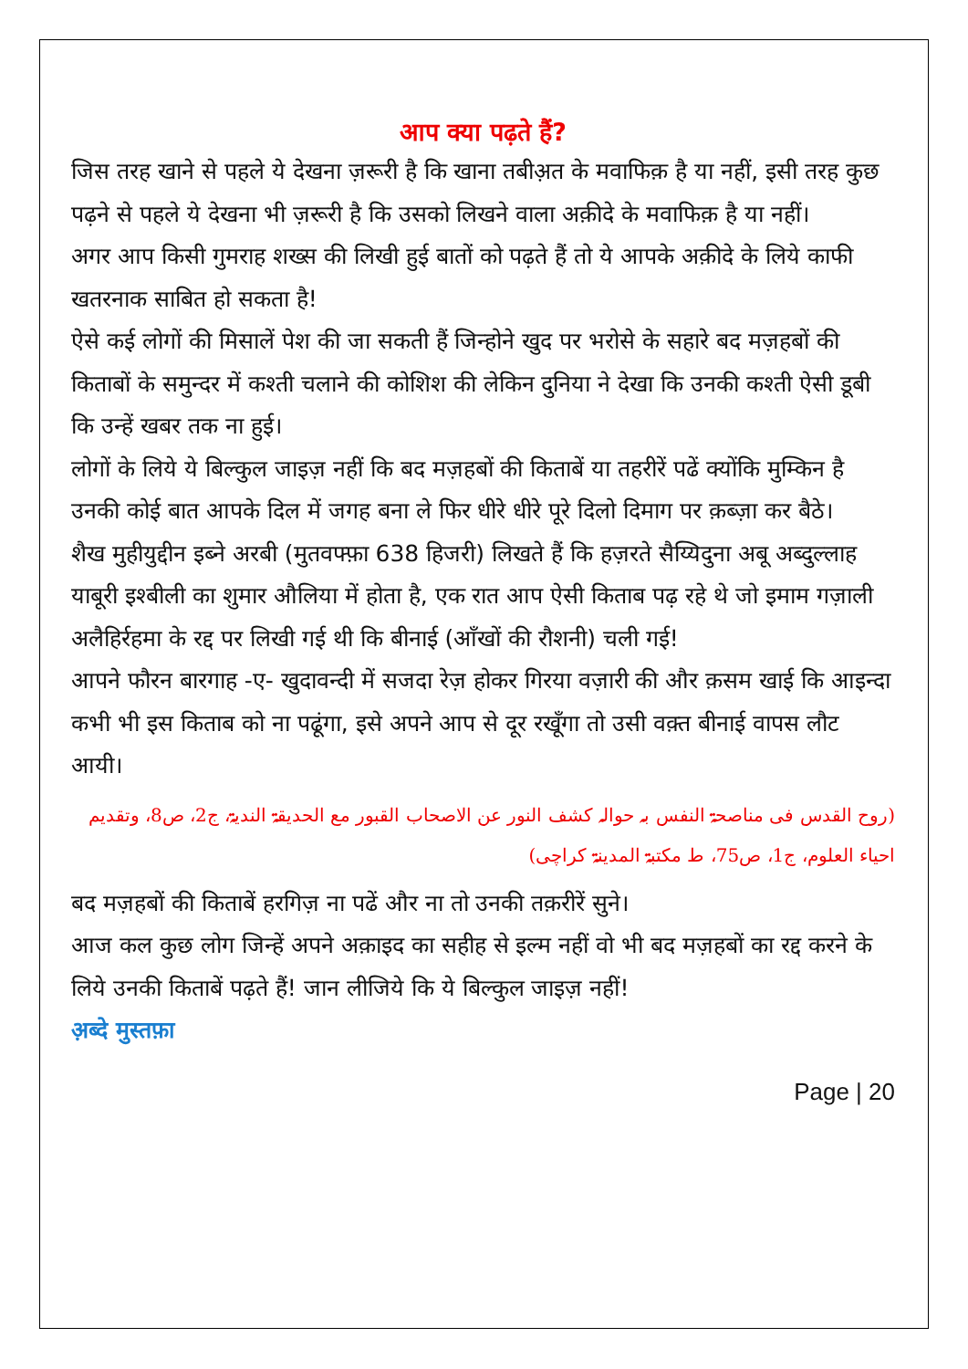आप क्या पढ़ते हैं?
जिस तरह खाने से पहले ये देखना ज़रूरी है कि खाना तबीअ़त के मवाफिक़ है या नहीं, इसी तरह कुछ पढ़ने से पहले ये देखना भी ज़रूरी है कि उसको लिखने वाला अक़ीदे के मवाफिक़ है या नहीं।
अगर आप किसी गुमराह शख्स की लिखी हुई बातों को पढ़ते हैं तो ये आपके अक़ीदे के लिये काफी खतरनाक साबित हो सकता है!
ऐसे कई लोगों की मिसालें पेश की जा सकती हैं जिन्होने खुद पर भरोसे के सहारे बद मज़हबों की किताबों के समुन्दर में कश्ती चलाने की कोशिश की लेकिन दुनिया ने देखा कि उनकी कश्ती ऐसी डूबी कि उन्हें खबर तक ना हुई।
लोगों के लिये ये बिल्कुल जाइज़ नहीं कि बद मज़हबों की किताबें या तहरीरें पढें क्योंकि मुम्किन है उनकी कोई बात आपके दिल में जगह बना ले फिर धीरे धीरे पूरे दिलो दिमाग पर क़ब्ज़ा कर बैठे।
शैख मुहीयुद्दीन इब्ने अरबी (मुतवफ्फ़ा 638 हिजरी) लिखते हैं कि हज़रते सैय्यिदुना अबू अब्दुल्लाह याबूरी इश्बीली का शुमार औलिया में होता है, एक रात आप ऐसी किताब पढ़ रहे थे जो इमाम गज़ाली अलैहिर्रहमा के रद्द पर लिखी गई थी कि बीनाई (आँखों की रौशनी) चली गई!
आपने फौरन बारगाह -ए- खुदावन्दी में सजदा रेज़ होकर गिरया वज़ारी की और क़सम खाई कि आइन्दा कभी भी इस किताब को ना पढूंगा, इसे अपने आप से दूर रखूँगा तो उसी वक़्त बीनाई वापस लौट आयी।
(روح القدس فی مناصحۃ النفس بہ حوالہ کشف النور عن الاصحاب القبور مع الحدیقۃ الندیۃ، ج2، ص8، وتقدیم احیاء العلوم، ج1، ص75، ط مکتبۃ المدینۃ کراچی)
बद मज़हबों की किताबें हरगिज़ ना पढें और ना तो उनकी तक़रीरें सुने।
आज कल कुछ लोग जिन्हें अपने अक़ाइद का सहीह से इल्म नहीं वो भी बद मज़हबों का रद्द करने के लिये उनकी किताबें पढ़ते हैं! जान लीजिये कि ये बिल्कुल जाइज़ नहीं!
अ़ब्दे मुस्तफ़ा
Page | 20